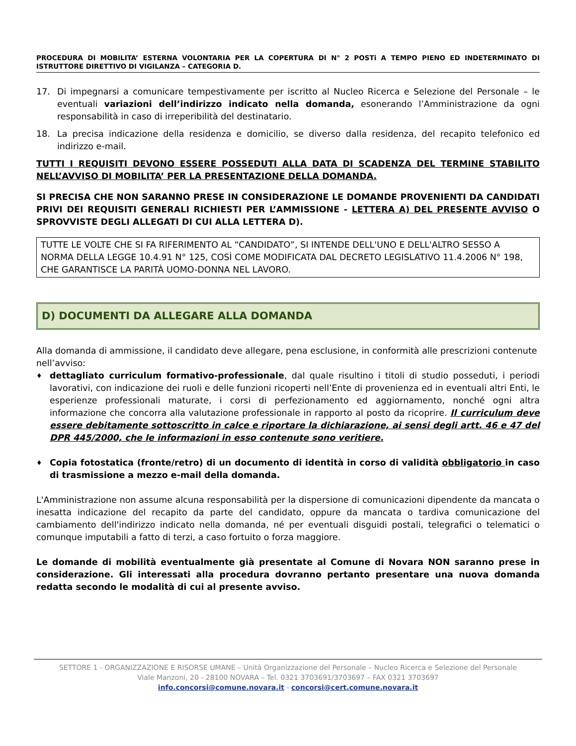PROCEDURA DI MOBILITA’ ESTERNA VOLONTARIA PER LA COPERTURA DI N° 2 POSTi A TEMPO PIENO ED INDETERMINATO DI ISTRUTTORE DIRETTIVO DI VIGILANZA – CATEGORIA D.
17. Di impegnarsi a comunicare tempestivamente per iscritto al Nucleo Ricerca e Selezione del Personale – le eventuali variazioni dell’indirizzo indicato nella domanda, esonerando l’Amministrazione da ogni responsabilità in caso di irreperibilità del destinatario.
18. La precisa indicazione della residenza e domicilio, se diverso dalla residenza, del recapito telefonico ed indirizzo e-mail.
TUTTI I REQUISITI DEVONO ESSERE POSSEDUTI ALLA DATA DI SCADENZA DEL TERMINE STABILITO NELL’AVVISO DI MOBILITA’ PER LA PRESENTAZIONE DELLA DOMANDA.
SI PRECISA CHE NON SARANNO PRESE IN CONSIDERAZIONE LE DOMANDE PROVENIENTI DA CANDIDATI PRIVI DEI REQUISITI GENERALI RICHIESTI PER L’AMMISSIONE - LETTERA A) DEL PRESENTE AVVISO O SPROVVISTE DEGLI ALLEGATI DI CUI ALLA LETTERA D).
TUTTE LE VOLTE CHE SI FA RIFERIMENTO AL “CANDIDATO”, SI INTENDE DELL'UNO E DELL'ALTRO SESSO A NORMA DELLA LEGGE 10.4.91 N° 125, COSÌ COME MODIFICATA DAL DECRETO LEGISLATIVO 11.4.2006 N° 198, CHE GARANTISCE LA PARITÀ UOMO-DONNA NEL LAVORO.
D) DOCUMENTI DA ALLEGARE ALLA DOMANDA
Alla domanda di ammissione, il candidato deve allegare, pena esclusione, in conformità alle prescrizioni contenute nell’avviso:
♦
dettagliato curriculum formativo-professionale, dal quale risultino i titoli di studio posseduti, i periodi lavorativi, con indicazione dei ruoli e delle funzioni ricoperti nell’Ente di provenienza ed in eventuali altri Enti, le esperienze professionali maturate, i corsi di perfezionamento ed aggiornamento, nonché ogni altra informazione che concorra alla valutazione professionale in rapporto al posto da ricoprire. Il curriculum deve essere debitamente sottoscritto in calce e riportare la dichiarazione, ai sensi degli artt. 46 e 47 del DPR 445/2000, che le informazioni in esso contenute sono veritiere.
♦
Copia fotostatica (fronte/retro) di un documento di identità in corso di validità obbligatorio in caso di trasmissione a mezzo e-mail della domanda.
L'Amministrazione non assume alcuna responsabilità per la dispersione di comunicazioni dipendente da mancata o inesatta indicazione del recapito da parte del candidato, oppure da mancata o tardiva comunicazione del cambiamento dell'indirizzo indicato nella domanda, né per eventuali disguidi postali, telegrafici o telematici o comunque imputabili a fatto di terzi, a caso fortuito o forza maggiore.
Le domande di mobilità eventualmente già presentate al Comune di Novara NON saranno prese in considerazione. Gli interessati alla procedura dovranno pertanto presentare una nuova domanda redatta secondo le modalità di cui al presente avviso.
SETTORE 1 - ORGANIZZAZIONE E RISORSE UMANE – Unità Organizzazione del Personale – Nucleo Ricerca e Selezione del Personale
Viale Manzoni, 20 - 28100 NOVARA – Tel. 0321 3703691/3703697 – FAX 0321 3703697
info.concorsi@comune.novara.it - concorsi@cert.comune.novara.it